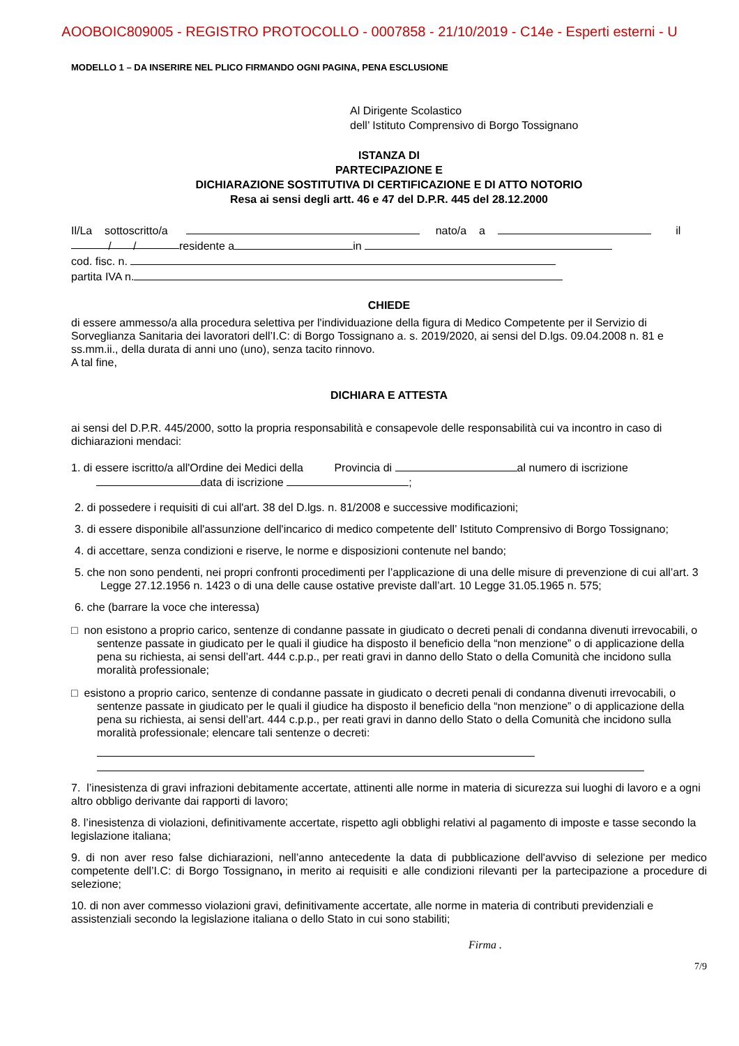AOOBOIC809005 - REGISTRO PROTOCOLLO - 0007858 - 21/10/2019 - C14e - Esperti esterni - U
MODELLO 1 – DA INSERIRE NEL PLICO FIRMANDO OGNI PAGINA, PENA ESCLUSIONE
Al Dirigente Scolastico
dell’ Istituto Comprensivo di Borgo Tossignano
ISTANZA DI
PARTECIPAZIONE E
DICHIARAZIONE SOSTITUTIVA DI CERTIFICAZIONE E DI ATTO NOTORIO
Resa ai sensi degli artt. 46 e 47 del D.P.R. 445 del 28.12.2000
Il/La sottoscritto/a nato/a a il
/ / residente a in
cod. fisc. n.
partita IVA n.
CHIEDE
di essere ammesso/a alla procedura selettiva per l'individuazione della figura di Medico Competente per il Servizio di Sorveglianza Sanitaria dei lavoratori dell’I.C: di Borgo Tossignano a. s. 2019/2020, ai sensi del D.lgs. 09.04.2008 n. 81 e ss.mm.ii., della durata di anni uno (uno), senza tacito rinnovo.
A tal fine,
DICHIARA E ATTESTA
ai sensi del D.P.R. 445/2000, sotto la propria responsabilità e consapevole delle responsabilità cui va incontro in caso di dichiarazioni mendaci:
1. di essere iscritto/a all'Ordine dei Medici della Provincia di al numero di iscrizione
data di iscrizione ;
2. di possedere i requisiti di cui all'art. 38 del D.lgs. n. 81/2008 e successive modificazioni;
3. di essere disponibile all'assunzione dell'incarico di medico competente dell’ Istituto Comprensivo di Borgo Tossignano;
4. di accettare, senza condizioni e riserve, le norme e disposizioni contenute nel bando;
5. che non sono pendenti, nei propri confronti procedimenti per l’applicazione di una delle misure di prevenzione di cui all’art. 3 Legge 27.12.1956 n. 1423 o di una delle cause ostative previste dall’art. 10 Legge 31.05.1965 n. 575;
6. che (barrare la voce che interessa)
□ non esistono a proprio carico, sentenze di condanne passate in giudicato o decreti penali di condanna divenuti irrevocabili, o sentenze passate in giudicato per le quali il giudice ha disposto il beneficio della “non menzione” o di applicazione della pena su richiesta, ai sensi dell’art. 444 c.p.p., per reati gravi in danno dello Stato o della Comunità che incidono sulla moralità professionale;
□ esistono a proprio carico, sentenze di condanne passate in giudicato o decreti penali di condanna divenuti irrevocabili, o sentenze passate in giudicato per le quali il giudice ha disposto il beneficio della “non menzione” o di applicazione della pena su richiesta, ai sensi dell’art. 444 c.p.p., per reati gravi in danno dello Stato o della Comunità che incidono sulla moralità professionale; elencare tali sentenze o decreti:
7. l’inesistenza di gravi infrazioni debitamente accertate, attinenti alle norme in materia di sicurezza sui luoghi di lavoro e a ogni altro obbligo derivante dai rapporti di lavoro;
8. l’inesistenza di violazioni, definitivamente accertate, rispetto agli obblighi relativi al pagamento di imposte e tasse secondo la legislazione italiana;
9. di non aver reso false dichiarazioni, nell’anno antecedente la data di pubblicazione dell'avviso di selezione per medico competente dell’I.C: di Borgo Tossignano, in merito ai requisiti e alle condizioni rilevanti per la partecipazione a procedure di selezione;
10. di non aver commesso violazioni gravi, definitivamente accertate, alle norme in materia di contributi previdenziali e assistenziali secondo la legislazione italiana o dello Stato in cui sono stabiliti;
Firma .
7/9